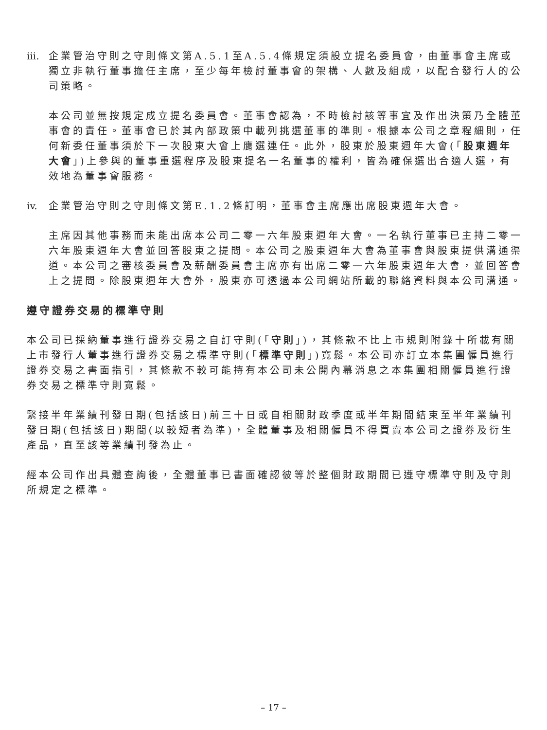iii. 企業管治守則之守則條文第A.5.1至A.5.4條規定須設立提名委員會，由董事會主席或獨立非執行董事擔任主席，至少每年檢討董事會的架構、人數及組成，以配合發行人的公司策略。
本公司並無按規定成立提名委員會。董事會認為，不時檢討該等事宜及作出決策乃全體董事會的責任。董事會已於其內部政策中載列挑選董事的準則。根據本公司之章程細則，任何新委任董事須於下一次股東大會上膺選連任。此外，股東於股東週年大會(「股東週年大會」)上參與的董事重選程序及股東提名一名董事的權利，皆為確保選出合適人選，有效地為董事會服務。
iv. 企業管治守則之守則條文第E.1.2條訂明，董事會主席應出席股東週年大會。
主席因其他事務而未能出席本公司二零一六年股東週年大會。一名執行董事已主持二零一六年股東週年大會並回答股東之提問。本公司之股東週年大會為董事會與股東提供溝通渠道。本公司之審核委員會及薪酬委員會主席亦有出席二零一六年股東週年大會，並回答會上之提問。除股東週年大會外，股東亦可透過本公司網站所載的聯絡資料與本公司溝通。
遵守證券交易的標準守則
本公司已採納董事進行證券交易之自訂守則(「守則」)，其條款不比上市規則附錄十所載有關上市發行人董事進行證券交易之標準守則(「標準守則」)寬鬆。本公司亦訂立本集團僱員進行證券交易之書面指引，其條款不較可能持有本公司未公開內幕消息之本集團相關僱員進行證券交易之標準守則寬鬆。
緊接半年業績刊發日期(包括該日)前三十日或自相關財政季度或半年期間結束至半年業績刊發日期(包括該日)期間(以較短者為準)，全體董事及相關僱員不得買賣本公司之證券及衍生產品，直至該等業績刊發為止。
經本公司作出具體查詢後，全體董事已書面確認彼等於整個財政期間已遵守標準守則及守則所規定之標準。
– 17 –